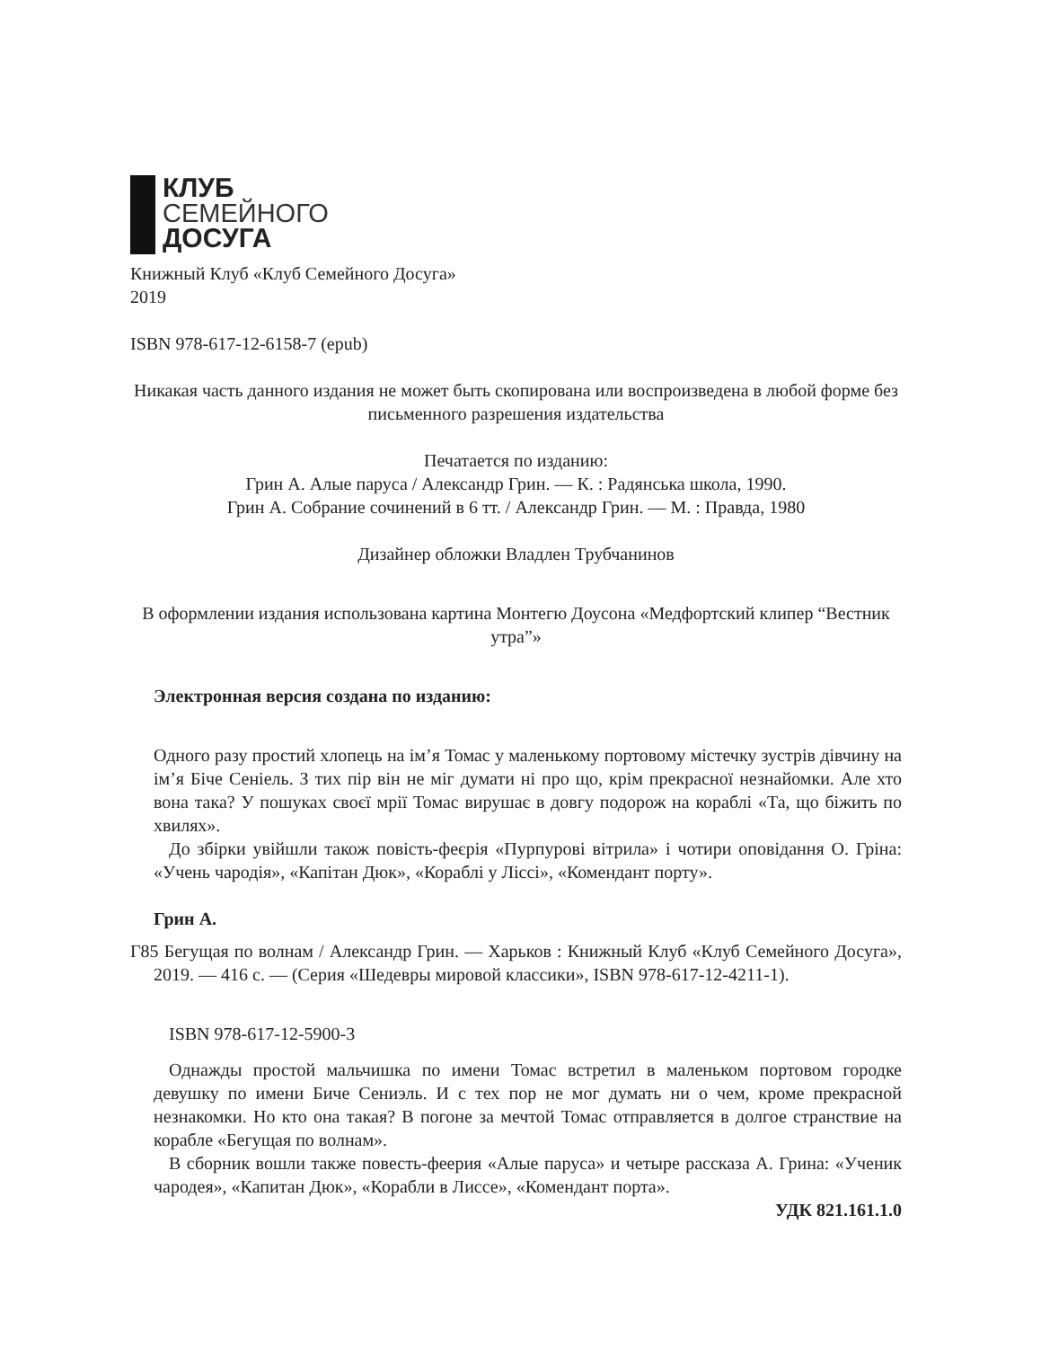КЛУБ
СЕМЕЙНОГО
ДОСУГА
Книжный Клуб «Клуб Семейного Досуга»
2019
ISBN 978-617-12-6158-7 (epub)
Никакая часть данного издания не может быть скопирована или воспроизведена в любой форме без письменного разрешения издательства
Печатается по изданию:
Грин А. Алые паруса / Александр Грин. — К. : Радянська школа, 1990.
Грин А. Собрание сочинений в 6 тт. / Александр Грин. — М. : Правда, 1980
Дизайнер обложки Владлен Трубчанинов
В оформлении издания использована картина Монтегю Доусона «Медфортский клипер “Вестник утра”»
Электронная версия создана по изданию:
Одного разу простий хлопець на ім’я Томас у маленькому портовому містечку зустрів дівчину на ім’я Біче Сеніель. З тих пір він не міг думати ні про що, крім прекрасної незнайомки. Але хто вона така? У пошуках своєї мрії Томас вирушає в довгу подорож на кораблі «Та, що біжить по хвилях».
До збірки увійшли також повість-феєрія «Пурпурові вітрила» і чотири оповідання О. Гріна: «Учень чародія», «Капітан Дюк», «Кораблі у Ліссі», «Комендант порту».
Грин А.
Г85 Бегущая по волнам / Александр Грин. — Харьков : Книжный Клуб «Клуб Семейного Досуга», 2019. — 416 с. — (Серия «Шедевры мировой классики», ISBN 978-617-12-4211-1).
ISBN 978-617-12-5900-3
Однажды простой мальчишка по имени Томас встретил в маленьком портовом городке девушку по имени Биче Сениэль. И с тех пор не мог думать ни о чем, кроме прекрасной незнакомки. Но кто она такая? В погоне за мечтой Томас отправляется в долгое странствие на корабле «Бегущая по волнам».
В сборник вошли также повесть-феерия «Алые паруса» и четыре рассказа А. Грина: «Ученик чародея», «Капитан Дюк», «Корабли в Лиссе», «Комендант порта».
УДК 821.161.1.0